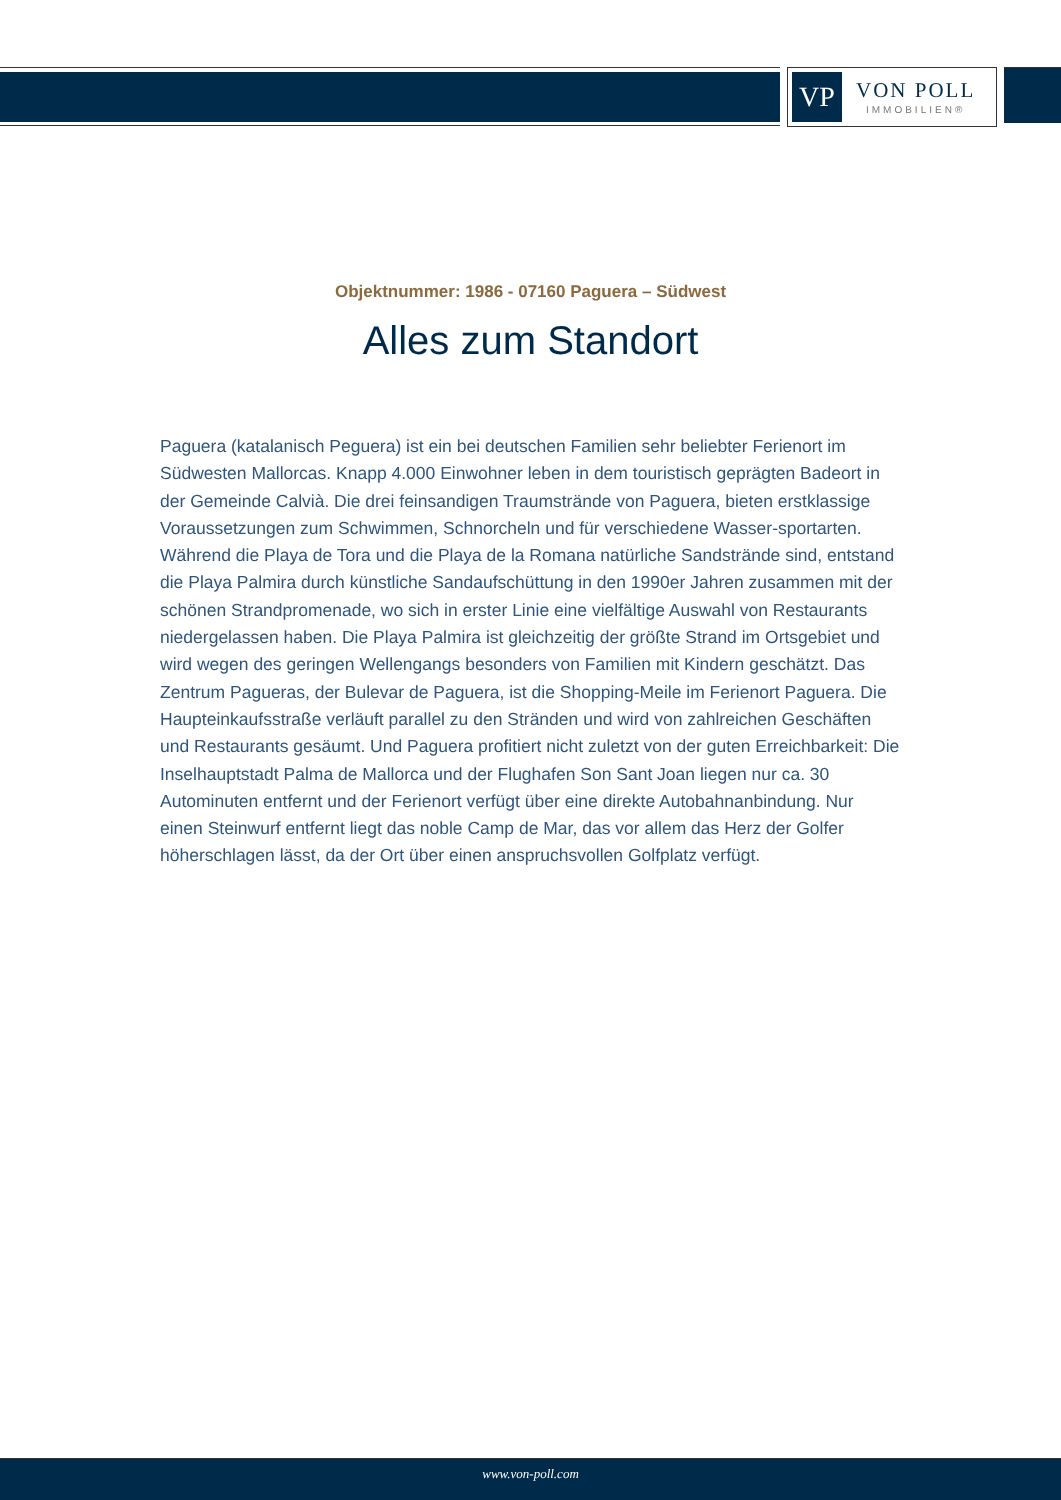VP
VON POLL
IMMOBILIEN®
Objektnummer: 1986 - 07160 Paguera – Südwest
Alles zum Standort
Paguera (katalanisch Peguera) ist ein bei deutschen Familien sehr beliebter Ferienort im Südwesten Mallorcas. Knapp 4.000 Einwohner leben in dem touristisch geprägten Badeort in der Gemeinde Calvià. Die drei feinsandigen Traumstrände von Paguera, bieten erstklassige Voraussetzungen zum Schwimmen, Schnorcheln und für verschiedene Wasser-sportarten. Während die Playa de Tora und die Playa de la Romana natürliche Sandstrände sind, entstand die Playa Palmira durch künstliche Sandaufschüttung in den 1990er Jahren zusammen mit der schönen Strandpromenade, wo sich in erster Linie eine vielfältige Auswahl von Restaurants niedergelassen haben. Die Playa Palmira ist gleichzeitig der größte Strand im Ortsgebiet und wird wegen des geringen Wellengangs besonders von Familien mit Kindern geschätzt. Das Zentrum Paguera­s, der Bulevar de Paguera, ist die Shopping-Meile im Ferienort Paguera. Die Haupteinkaufsstraße verläuft parallel zu den Stränden und wird von zahlreichen Geschäften und Restaurants gesäumt. Und Paguera profitiert nicht zuletzt von der guten Erreichbarkeit: Die Inselhauptstadt Palma de Mallorca und der Flughafen Son Sant Joan liegen nur ca. 30 Autominuten entfernt und der Ferienort verfügt über eine direkte Autobahnanbindung. Nur einen Steinwurf entfernt liegt das noble Camp de Mar, das vor allem das Herz der Golfer höherschlagen lässt, da der Ort über einen anspruchsvollen Golfplatz verfügt.
www.von-poll.com